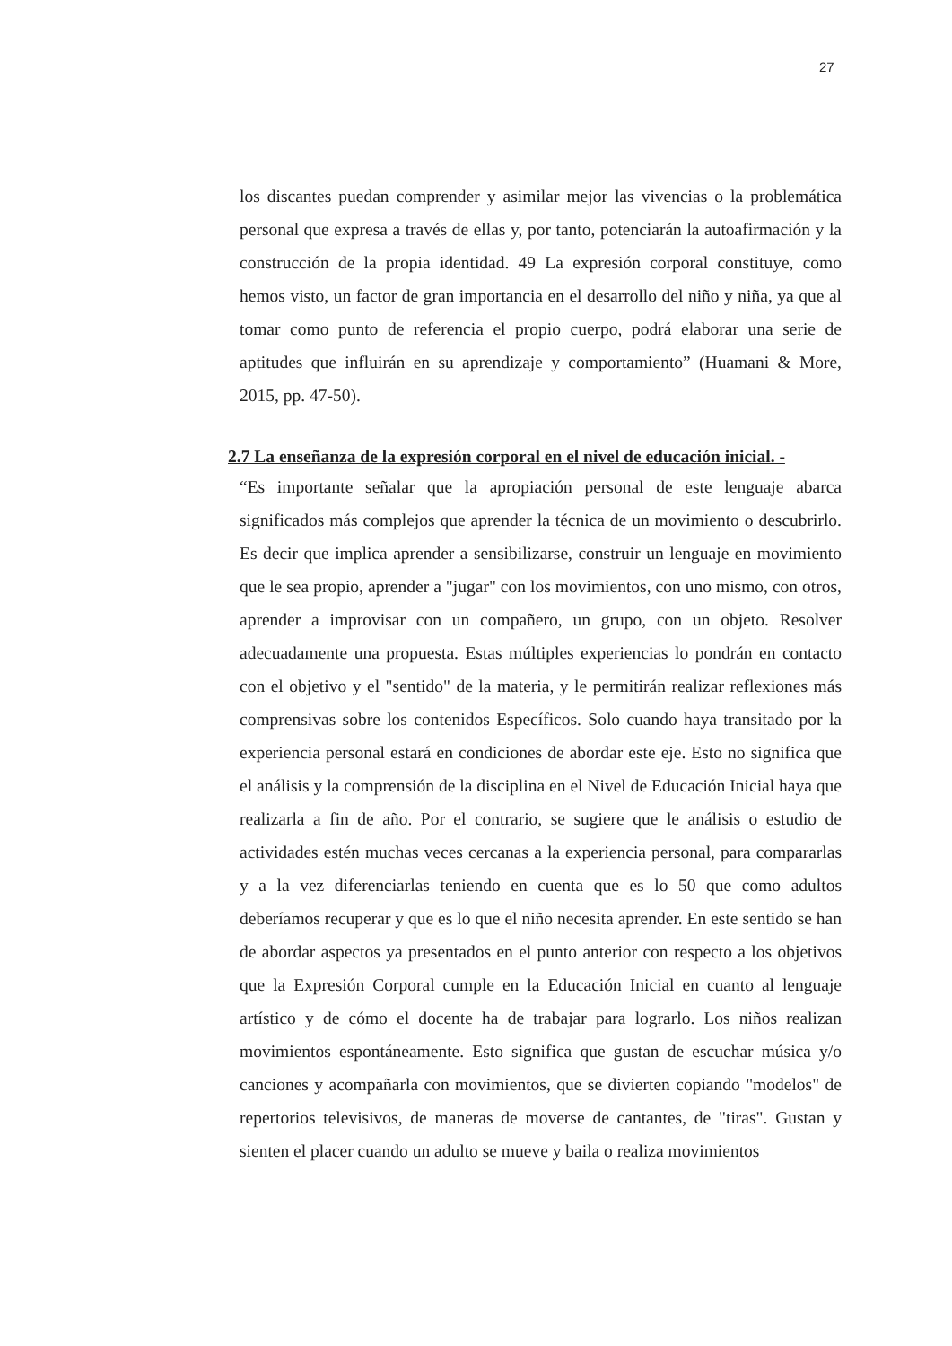27
los discantes puedan comprender y asimilar mejor las vivencias o la problemática personal que expresa a través de ellas y, por tanto, potenciarán la autoafirmación y la construcción de la propia identidad. 49 La expresión corporal constituye, como hemos visto, un factor de gran importancia en el desarrollo del niño y niña, ya que al tomar como punto de referencia el propio cuerpo, podrá elaborar una serie de aptitudes que influirán en su aprendizaje y comportamiento” (Huamani & More, 2015, pp. 47-50).
2.7 La enseñanza de la expresión corporal en el nivel de educación inicial. -
“Es importante señalar que la apropiación personal de este lenguaje abarca significados más complejos que aprender la técnica de un movimiento o descubrirlo. Es decir que implica aprender a sensibilizarse, construir un lenguaje en movimiento que le sea propio, aprender a "jugar" con los movimientos, con uno mismo, con otros, aprender a improvisar con un compañero, un grupo, con un objeto. Resolver adecuadamente una propuesta. Estas múltiples experiencias lo pondrán en contacto con el objetivo y el "sentido" de la materia, y le permitirán realizar reflexiones más comprensivas sobre los contenidos Específicos. Solo cuando haya transitado por la experiencia personal estará en condiciones de abordar este eje. Esto no significa que el análisis y la comprensión de la disciplina en el Nivel de Educación Inicial haya que realizarla a fin de año. Por el contrario, se sugiere que le análisis o estudio de actividades estén muchas veces cercanas a la experiencia personal, para compararlas y a la vez diferenciarlas teniendo en cuenta que es lo 50 que como adultos deberíamos recuperar y que es lo que el niño necesita aprender. En este sentido se han de abordar aspectos ya presentados en el punto anterior con respecto a los objetivos que la Expresión Corporal cumple en la Educación Inicial en cuanto al lenguaje artístico y de cómo el docente ha de trabajar para lograrlo. Los niños realizan movimientos espontáneamente. Esto significa que gustan de escuchar música y/o canciones y acompañarla con movimientos, que se divierten copiando "modelos" de repertorios televisivos, de maneras de moverse de cantantes, de "tiras". Gustan y sienten el placer cuando un adulto se mueve y baila o realiza movimientos